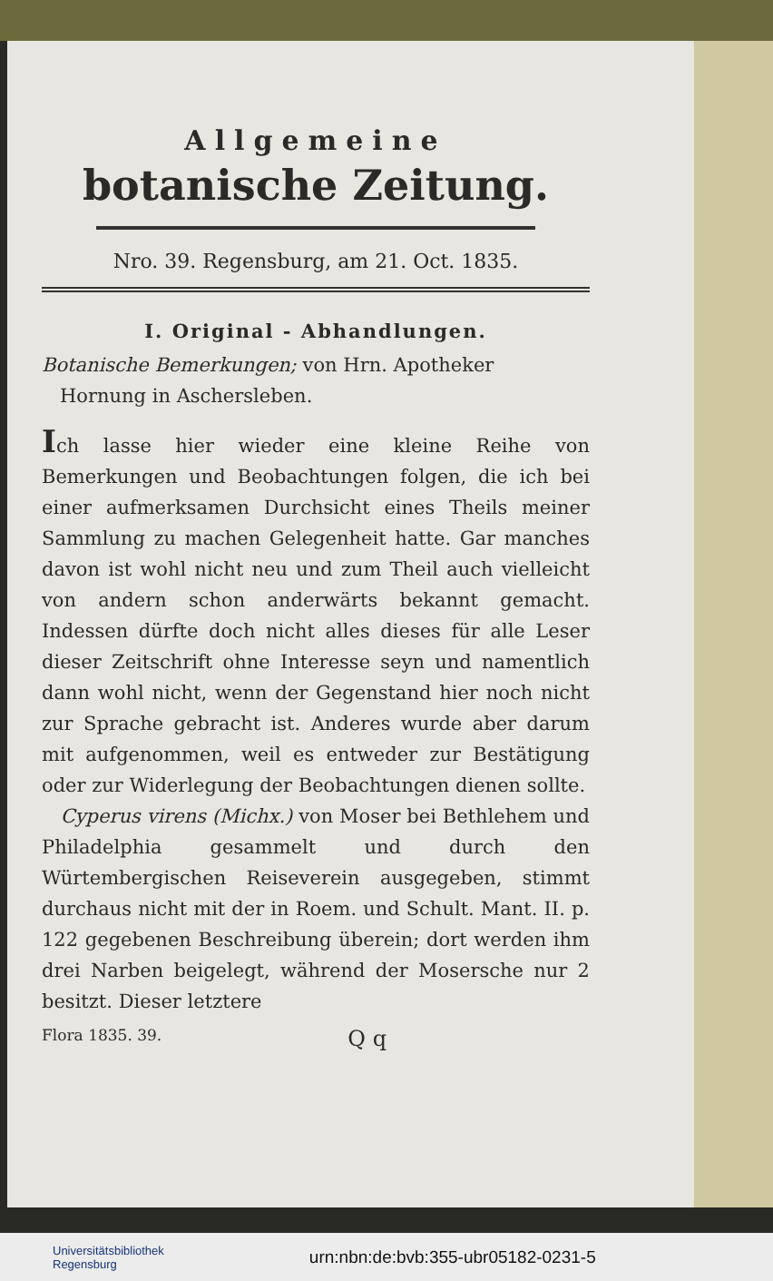Allgemeine
botanische Zeitung.
Nro. 39. Regensburg, am 21. Oct. 1835.
I. Original - Abhandlungen.
Botanische Bemerkungen; von Hrn. Apotheker
Hornung in Aschersleben.
Ich lasse hier wieder eine kleine Reihe von Bemerkungen und Beobachtungen folgen, die ich bei einer aufmerksamen Durchsicht eines Theils meiner Sammlung zu machen Gelegenheit hatte. Gar manches davon ist wohl nicht neu und zum Theil auch vielleicht von andern schon anderwärts bekannt gemacht. Indessen dürfte doch nicht alles dieses für alle Leser dieser Zeitschrift ohne Interesse seyn und namentlich dann wohl nicht, wenn der Gegenstand hier noch nicht zur Sprache gebracht ist. Anderes wurde aber darum mit aufgenommen, weil es entweder zur Bestätigung oder zur Widerlegung der Beobachtungen dienen sollte.
Cyperus virens (Michx.) von Moser bei Bethlehem und Philadelphia gesammelt und durch den Würtembergischen Reiseverein ausgegeben, stimmt durchaus nicht mit der in Roem. und Schult. Mant. II. p. 122 gegebenen Beschreibung überein; dort werden ihm drei Narben beigelegt, während der Mosersche nur 2 besitzt. Dieser letztere
Flora 1835. 39. Q q
Universitätsbibliothek
Regensburg
urn:nbn:de:bvb:355-ubr05182-0231-5